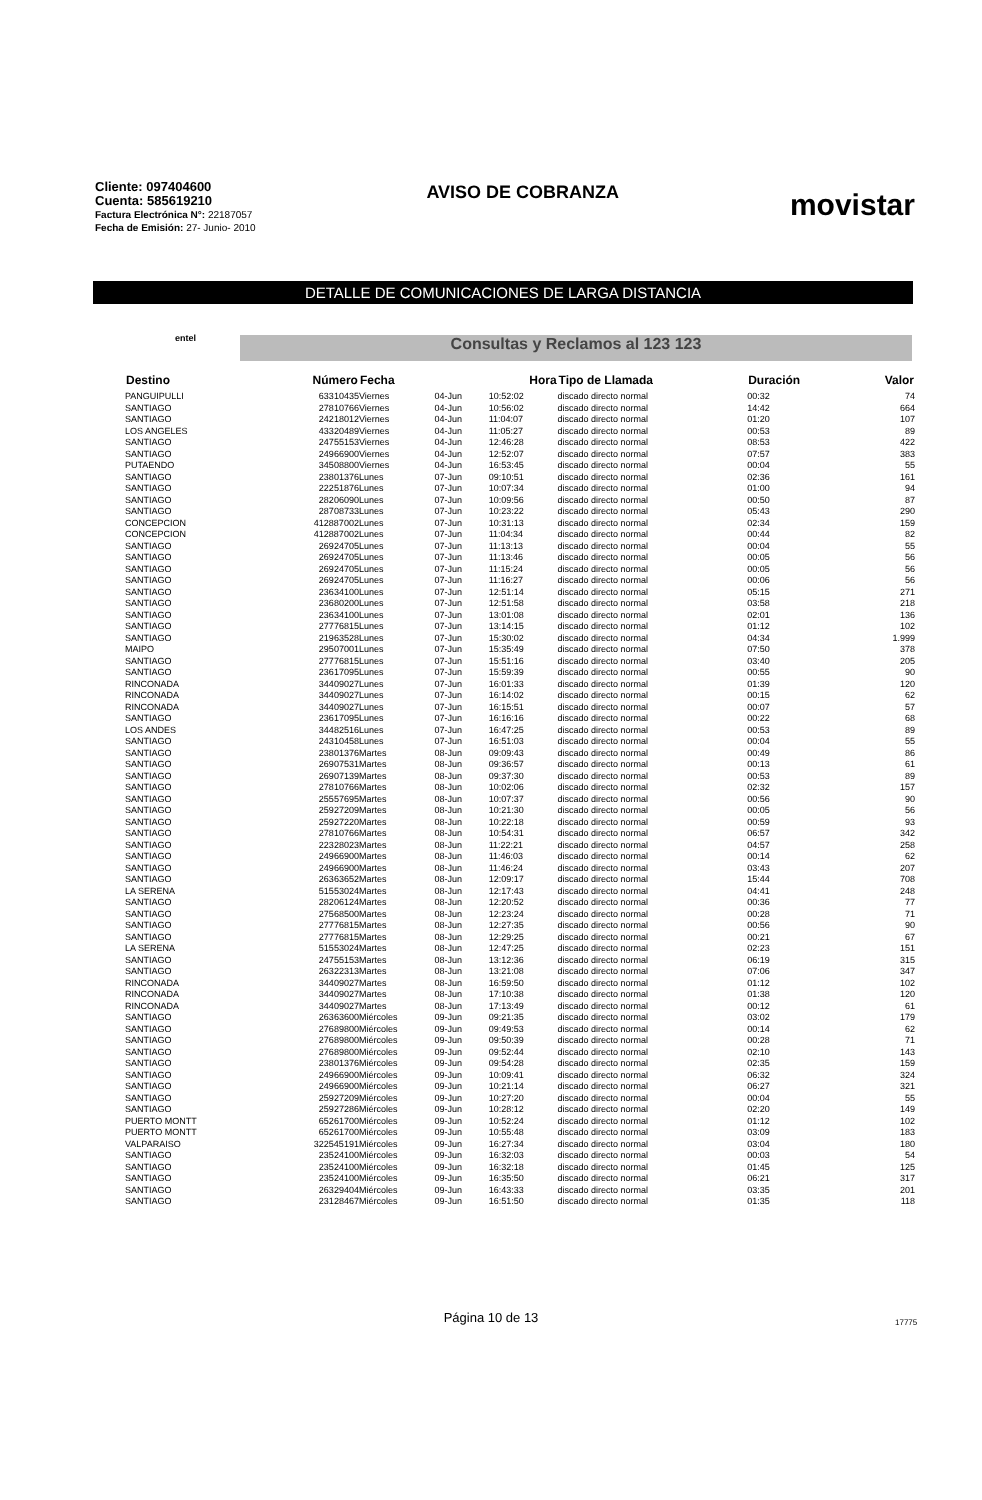Cliente: 097404600
Cuenta: 585619210
Factura Electrónica N°: 22187057
Fecha de Emisión: 27- Junio- 2010
AVISO DE COBRANZA
movistar
DETALLE DE COMUNICACIONES DE LARGA DISTANCIA
entel Consultas y Reclamos al 123 123
| Destino | Número | Fecha | | Hora | Tipo de Llamada | Duración | Valor |
| --- | --- | --- | --- | --- | --- | --- | --- |
| PANGUIPULLI | 63310435 | Viernes | 04-Jun | 10:52:02 | discado directo normal | 00:32 | 74 |
| SANTIAGO | 27810766 | Viernes | 04-Jun | 10:56:02 | discado directo normal | 14:42 | 664 |
| SANTIAGO | 24218012 | Viernes | 04-Jun | 11:04:07 | discado directo normal | 01:20 | 107 |
| LOS ANGELES | 43320489 | Viernes | 04-Jun | 11:05:27 | discado directo normal | 00:53 | 89 |
| SANTIAGO | 24755153 | Viernes | 04-Jun | 12:46:28 | discado directo normal | 08:53 | 422 |
| SANTIAGO | 24966900 | Viernes | 04-Jun | 12:52:07 | discado directo normal | 07:57 | 383 |
| PUTAENDO | 34508800 | Viernes | 04-Jun | 16:53:45 | discado directo normal | 00:04 | 55 |
| SANTIAGO | 23801376 | Lunes | 07-Jun | 09:10:51 | discado directo normal | 02:36 | 161 |
| SANTIAGO | 22251876 | Lunes | 07-Jun | 10:07:34 | discado directo normal | 01:00 | 94 |
| SANTIAGO | 28206090 | Lunes | 07-Jun | 10:09:56 | discado directo normal | 00:50 | 87 |
| SANTIAGO | 28708733 | Lunes | 07-Jun | 10:23:22 | discado directo normal | 05:43 | 290 |
| CONCEPCION | 412887002 | Lunes | 07-Jun | 10:31:13 | discado directo normal | 02:34 | 159 |
| CONCEPCION | 412887002 | Lunes | 07-Jun | 11:04:34 | discado directo normal | 00:44 | 82 |
| SANTIAGO | 26924705 | Lunes | 07-Jun | 11:13:13 | discado directo normal | 00:04 | 55 |
| SANTIAGO | 26924705 | Lunes | 07-Jun | 11:13:46 | discado directo normal | 00:05 | 56 |
| SANTIAGO | 26924705 | Lunes | 07-Jun | 11:15:24 | discado directo normal | 00:05 | 56 |
| SANTIAGO | 26924705 | Lunes | 07-Jun | 11:16:27 | discado directo normal | 00:06 | 56 |
| SANTIAGO | 23634100 | Lunes | 07-Jun | 12:51:14 | discado directo normal | 05:15 | 271 |
| SANTIAGO | 23680200 | Lunes | 07-Jun | 12:51:58 | discado directo normal | 03:58 | 218 |
| SANTIAGO | 23634100 | Lunes | 07-Jun | 13:01:08 | discado directo normal | 02:01 | 136 |
| SANTIAGO | 27776815 | Lunes | 07-Jun | 13:14:15 | discado directo normal | 01:12 | 102 |
| SANTIAGO | 21963528 | Lunes | 07-Jun | 15:30:02 | discado directo normal | 04:34 | 1.999 |
| MAIPO | 29507001 | Lunes | 07-Jun | 15:35:49 | discado directo normal | 07:50 | 378 |
| SANTIAGO | 27776815 | Lunes | 07-Jun | 15:51:16 | discado directo normal | 03:40 | 205 |
| SANTIAGO | 23617095 | Lunes | 07-Jun | 15:59:39 | discado directo normal | 00:55 | 90 |
| RINCONADA | 34409027 | Lunes | 07-Jun | 16:01:33 | discado directo normal | 01:39 | 120 |
| RINCONADA | 34409027 | Lunes | 07-Jun | 16:14:02 | discado directo normal | 00:15 | 62 |
| RINCONADA | 34409027 | Lunes | 07-Jun | 16:15:51 | discado directo normal | 00:07 | 57 |
| SANTIAGO | 23617095 | Lunes | 07-Jun | 16:16:16 | discado directo normal | 00:22 | 68 |
| LOS ANDES | 34482516 | Lunes | 07-Jun | 16:47:25 | discado directo normal | 00:53 | 89 |
| SANTIAGO | 24310458 | Lunes | 07-Jun | 16:51:03 | discado directo normal | 00:04 | 55 |
| SANTIAGO | 23801376 | Martes | 08-Jun | 09:09:43 | discado directo normal | 00:49 | 86 |
| SANTIAGO | 26907531 | Martes | 08-Jun | 09:36:57 | discado directo normal | 00:13 | 61 |
| SANTIAGO | 26907139 | Martes | 08-Jun | 09:37:30 | discado directo normal | 00:53 | 89 |
| SANTIAGO | 27810766 | Martes | 08-Jun | 10:02:06 | discado directo normal | 02:32 | 157 |
| SANTIAGO | 25557695 | Martes | 08-Jun | 10:07:37 | discado directo normal | 00:56 | 90 |
| SANTIAGO | 25927209 | Martes | 08-Jun | 10:21:30 | discado directo normal | 00:05 | 56 |
| SANTIAGO | 25927220 | Martes | 08-Jun | 10:22:18 | discado directo normal | 00:59 | 93 |
| SANTIAGO | 27810766 | Martes | 08-Jun | 10:54:31 | discado directo normal | 06:57 | 342 |
| SANTIAGO | 22328023 | Martes | 08-Jun | 11:22:21 | discado directo normal | 04:57 | 258 |
| SANTIAGO | 24966900 | Martes | 08-Jun | 11:46:03 | discado directo normal | 00:14 | 62 |
| SANTIAGO | 24966900 | Martes | 08-Jun | 11:46:24 | discado directo normal | 03:43 | 207 |
| SANTIAGO | 26363652 | Martes | 08-Jun | 12:09:17 | discado directo normal | 15:44 | 708 |
| LA SERENA | 51553024 | Martes | 08-Jun | 12:17:43 | discado directo normal | 04:41 | 248 |
| SANTIAGO | 28206124 | Martes | 08-Jun | 12:20:52 | discado directo normal | 00:36 | 77 |
| SANTIAGO | 27568500 | Martes | 08-Jun | 12:23:24 | discado directo normal | 00:28 | 71 |
| SANTIAGO | 27776815 | Martes | 08-Jun | 12:27:35 | discado directo normal | 00:56 | 90 |
| SANTIAGO | 27776815 | Martes | 08-Jun | 12:29:25 | discado directo normal | 00:21 | 67 |
| LA SERENA | 51553024 | Martes | 08-Jun | 12:47:25 | discado directo normal | 02:23 | 151 |
| SANTIAGO | 24755153 | Martes | 08-Jun | 13:12:36 | discado directo normal | 06:19 | 315 |
| SANTIAGO | 26322313 | Martes | 08-Jun | 13:21:08 | discado directo normal | 07:06 | 347 |
| RINCONADA | 34409027 | Martes | 08-Jun | 16:59:50 | discado directo normal | 01:12 | 102 |
| RINCONADA | 34409027 | Martes | 08-Jun | 17:10:38 | discado directo normal | 01:38 | 120 |
| RINCONADA | 34409027 | Martes | 08-Jun | 17:13:49 | discado directo normal | 00:12 | 61 |
| SANTIAGO | 26363600 | Miércoles | 09-Jun | 09:21:35 | discado directo normal | 03:02 | 179 |
| SANTIAGO | 27689800 | Miércoles | 09-Jun | 09:49:53 | discado directo normal | 00:14 | 62 |
| SANTIAGO | 27689800 | Miércoles | 09-Jun | 09:50:39 | discado directo normal | 00:28 | 71 |
| SANTIAGO | 27689800 | Miércoles | 09-Jun | 09:52:44 | discado directo normal | 02:10 | 143 |
| SANTIAGO | 23801376 | Miércoles | 09-Jun | 09:54:28 | discado directo normal | 02:35 | 159 |
| SANTIAGO | 24966900 | Miércoles | 09-Jun | 10:09:41 | discado directo normal | 06:32 | 324 |
| SANTIAGO | 24966900 | Miércoles | 09-Jun | 10:21:14 | discado directo normal | 06:27 | 321 |
| SANTIAGO | 25927209 | Miércoles | 09-Jun | 10:27:20 | discado directo normal | 00:04 | 55 |
| SANTIAGO | 25927286 | Miércoles | 09-Jun | 10:28:12 | discado directo normal | 02:20 | 149 |
| PUERTO MONTT | 65261700 | Miércoles | 09-Jun | 10:52:24 | discado directo normal | 01:12 | 102 |
| PUERTO MONTT | 65261700 | Miércoles | 09-Jun | 10:55:48 | discado directo normal | 03:09 | 183 |
| VALPARAISO | 322545191 | Miércoles | 09-Jun | 16:27:34 | discado directo normal | 03:04 | 180 |
| SANTIAGO | 23524100 | Miércoles | 09-Jun | 16:32:03 | discado directo normal | 00:03 | 54 |
| SANTIAGO | 23524100 | Miércoles | 09-Jun | 16:32:18 | discado directo normal | 01:45 | 125 |
| SANTIAGO | 23524100 | Miércoles | 09-Jun | 16:35:50 | discado directo normal | 06:21 | 317 |
| SANTIAGO | 26329404 | Miércoles | 09-Jun | 16:43:33 | discado directo normal | 03:35 | 201 |
| SANTIAGO | 23128467 | Miércoles | 09-Jun | 16:51:50 | discado directo normal | 01:35 | 118 |
Página 10 de 13 17775